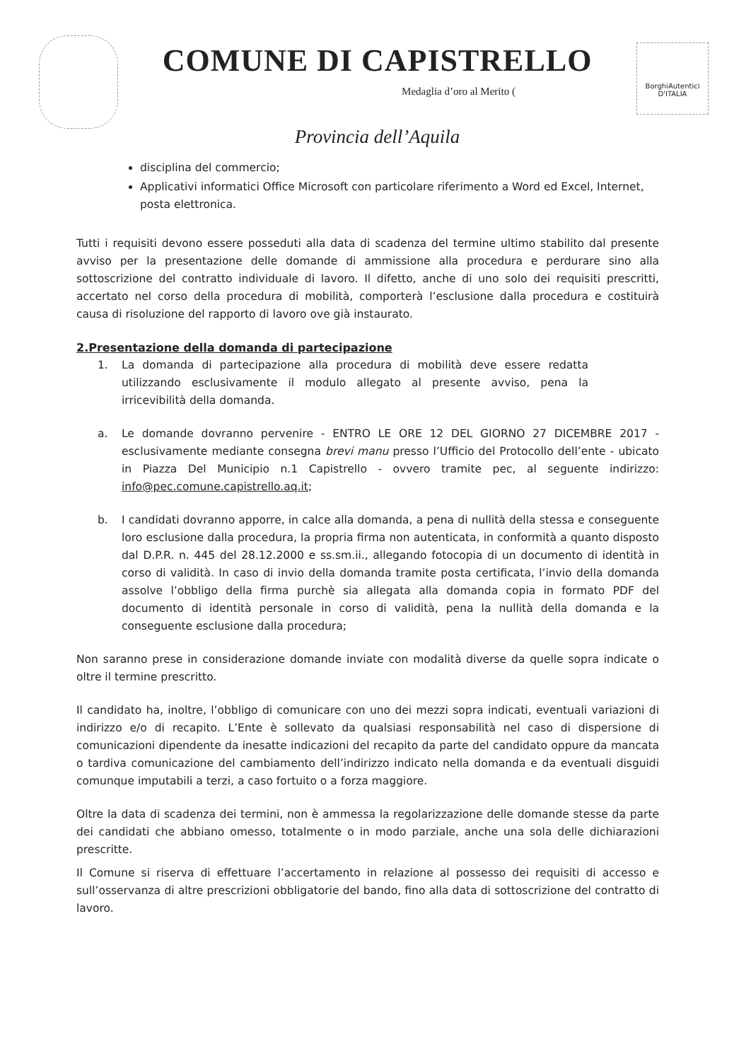COMUNE DI CAPISTRELLO
Medaglia d’oro al Merito (
Provincia dell’Aquila
BorghiAutentici D'ITALIA
disciplina del commercio;
Applicativi informatici Office Microsoft con particolare riferimento a Word ed Excel, Internet, posta elettronica.
Tutti i requisiti devono essere posseduti alla data di scadenza del termine ultimo stabilito dal presente avviso per la presentazione delle domande di ammissione alla procedura e perdurare sino alla sottoscrizione del contratto individuale di lavoro. Il difetto, anche di uno solo dei requisiti prescritti, accertato nel corso della procedura di mobilità, comporterà l’esclusione dalla procedura e costituirà causa di risoluzione del rapporto di lavoro ove già instaurato.
2.Presentazione della domanda di partecipazione
1. La domanda di partecipazione alla procedura di mobilità deve essere redatta utilizzando esclusivamente il modulo allegato al presente avviso, pena la irricevibilità della domanda.
a. Le domande dovranno pervenire - ENTRO LE ORE 12 DEL GIORNO 27 DICEMBRE 2017 - esclusivamente mediante consegna brevi manu presso l’Ufficio del Protocollo dell’ente - ubicato in Piazza Del Municipio n.1 Capistrello - ovvero tramite pec, al seguente indirizzo: info@pec.comune.capistrello.aq.it;
b. I candidati dovranno apporre, in calce alla domanda, a pena di nullità della stessa e conseguente loro esclusione dalla procedura, la propria firma non autenticata, in conformità a quanto disposto dal D.P.R. n. 445 del 28.12.2000 e ss.sm.ii., allegando fotocopia di un documento di identità in corso di validità. In caso di invio della domanda tramite posta certificata, l’invio della domanda assolve l’obbligo della firma purchè sia allegata alla domanda copia in formato PDF del documento di identità personale in corso di validità, pena la nullità della domanda e la conseguente esclusione dalla procedura;
Non saranno prese in considerazione domande inviate con modalità diverse da quelle sopra indicate o oltre il termine prescritto.
Il candidato ha, inoltre, l’obbligo di comunicare con uno dei mezzi sopra indicati, eventuali variazioni di indirizzo e/o di recapito. L’Ente è sollevato da qualsiasi responsabilità nel caso di dispersione di comunicazioni dipendente da inesatte indicazioni del recapito da parte del candidato oppure da mancata o tardiva comunicazione del cambiamento dell’indirizzo indicato nella domanda e da eventuali disguidi comunque imputabili a terzi, a caso fortuito o a forza maggiore.
Oltre la data di scadenza dei termini, non è ammessa la regolarizzazione delle domande stesse da parte dei candidati che abbiano omesso, totalmente o in modo parziale, anche una sola delle dichiarazioni prescritte.
Il Comune si riserva di effettuare l’accertamento in relazione al possesso dei requisiti di accesso e sull’osservanza di altre prescrizioni obbligatorie del bando, fino alla data di sottoscrizione del contratto di lavoro.